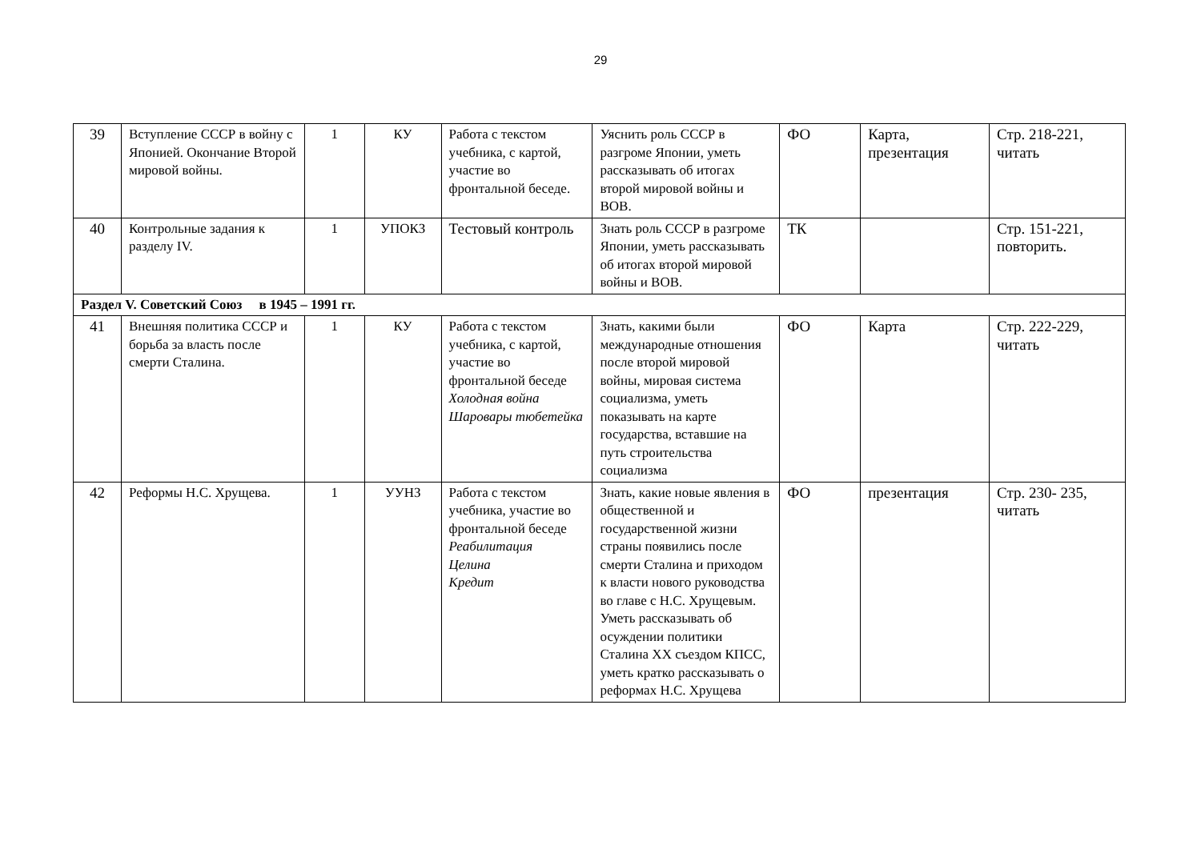29
| 39 | Вступление СССР в войну с Японией. Окончание Второй мировой войны. | 1 | КУ | Работа с текстом учебника, с картой, участие во фронтальной беседе. | Уяснить роль СССР в разгроме Японии, уметь рассказывать об итогах второй мировой войны и ВОВ. | ФО | Карта, презентация | Стр. 218-221, читать |
| 40 | Контрольные задания к разделу IV. | 1 | УПОКЗ | Тестовый контроль | Знать роль СССР в разгроме Японии, уметь рассказывать об итогах второй мировой войны и ВОВ. | ТК | | Стр. 151-221, повторить. |
| Раздел V. Советский Союз в 1945 – 1991 гг. | | | | | | | | |
| 41 | Внешняя политика СССР и борьба за власть после смерти Сталина. | 1 | КУ | Работа с текстом учебника, с картой, участие во фронтальной беседе Холодная война Шаровары тюбетейка | Знать, какими были международные отношения после второй мировой войны, мировая система социализма, уметь показывать на карте государства, вставшие на путь строительства социализма | ФО | Карта | Стр. 222-229, читать |
| 42 | Реформы Н.С. Хрущева. | 1 | УУНЗ | Работа с текстом учебника, участие во фронтальной беседе Реабилитация Целина Кредит | Знать, какие новые явления в общественной и государственной жизни страны появились после смерти Сталина и приходом к власти нового руководства во главе с Н.С. Хрущевым. Уметь рассказывать об осуждении политики Сталина XX съездом КПСС, уметь кратко рассказывать о реформах Н.С. Хрущева | ФО | презентация | Стр. 230- 235, читать |